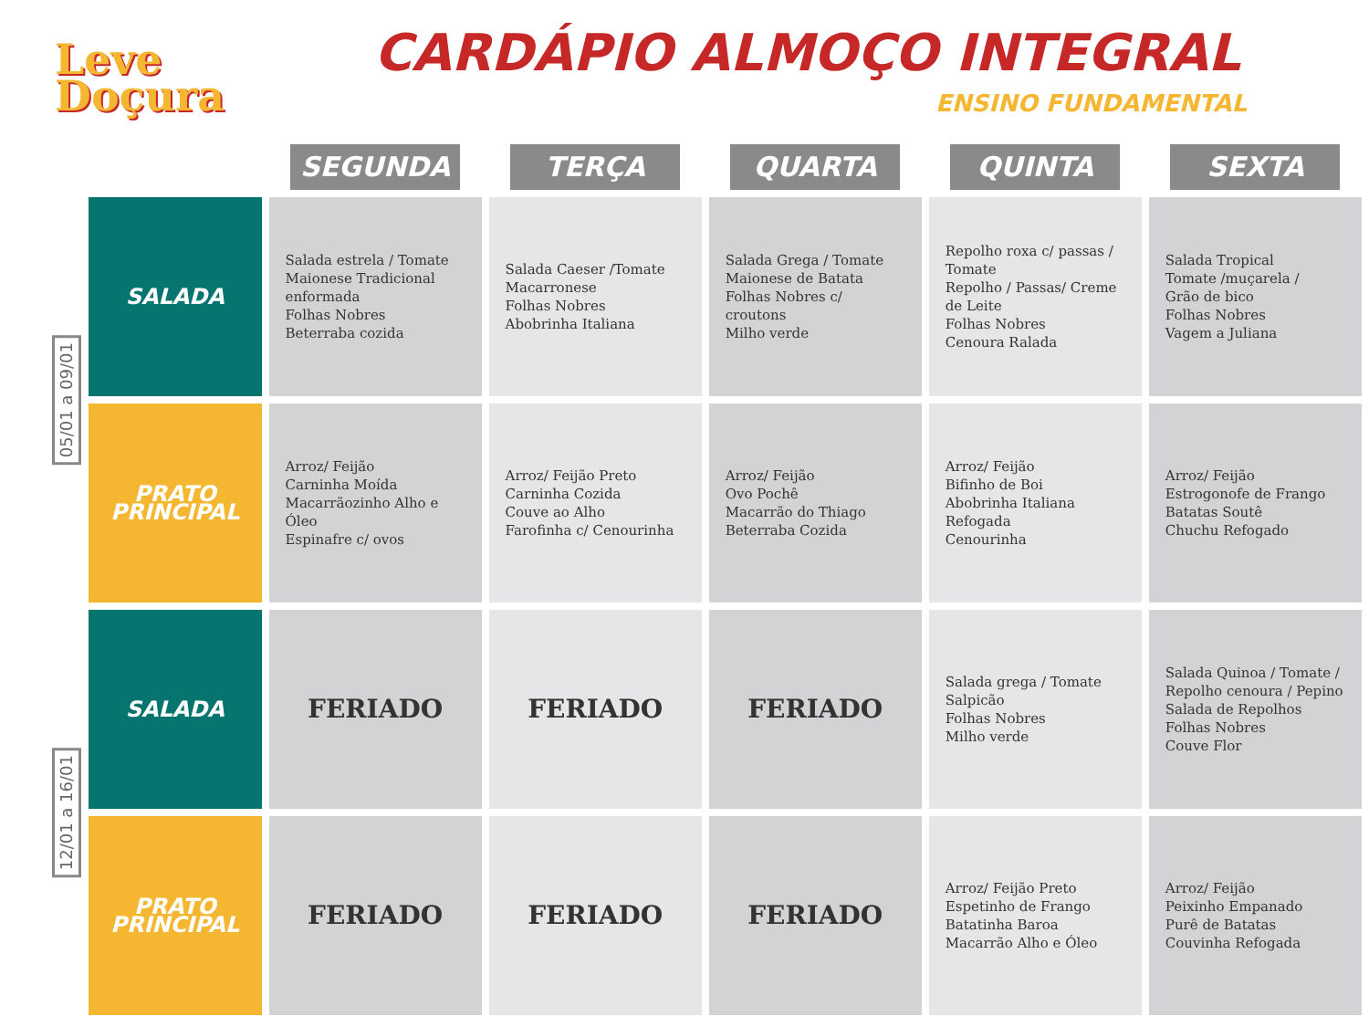Leve
Doçura
CARDÁPIO ALMOÇO INTEGRAL
ENSINO FUNDAMENTAL
| | | SEGUNDA | TERÇA | QUARTA | QUINTA | SEXTA |
| --- | --- | --- | --- | --- | --- | --- |
| 05/01 a 09/01 | SALADA | Salada estrela / Tomate Maionese Tradicional enformada Folhas Nobres Beterraba cozida | Salada Caeser /Tomate Macarronese Folhas Nobres Abobrinha Italiana | Salada Grega / Tomate Maionese de Batata Folhas Nobres c/ croutons Milho verde | Repolho roxa c/ passas / Tomate Repolho / Passas/ Creme de Leite Folhas Nobres Cenoura Ralada | Salada Tropical Tomate /muçarela / Grão de bico Folhas Nobres Vagem a Juliana |
| | PRATO PRINCIPAL | Arroz/ Feijão Carninha Moída Macarrãozinho Alho e Óleo Espinafre c/ ovos | Arroz/ Feijão Preto Carninha Cozida Couve ao Alho Farofinha c/ Cenourinha | Arroz/ Feijão Ovo Pochê Macarrão do Thiago Beterraba Cozida | Arroz/ Feijão Bifinho de Boi Abobrinha Italiana Refogada Cenourinha | Arroz/ Feijão Estrogonofe de Frango Batatas Soutê Chuchu Refogado |
| 12/01 a 16/01 | SALADA | FERIADO | FERIADO | FERIADO | Salada grega / Tomate Salpicão Folhas Nobres Milho verde | Salada Quinoa / Tomate / Repolho cenoura / Pepino Salada de Repolhos Folhas Nobres Couve Flor |
| | PRATO PRINCIPAL | FERIADO | FERIADO | FERIADO | Arroz/ Feijão Preto Espetinho de Frango Batatinha Baroa Macarrão Alho e Óleo | Arroz/ Feijão Peixinho Empanado Purê de Batatas Couvinha Refogada |